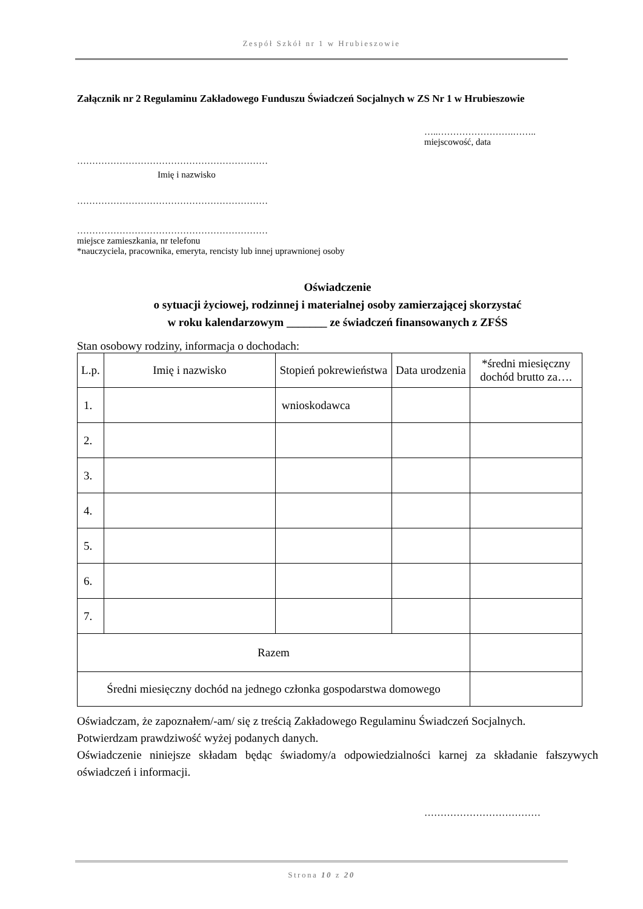Zespół Szkół nr 1 w Hrubieszowie
Załącznik nr 2 Regulaminu Zakładowego Funduszu Świadczeń Socjalnych w ZS Nr 1 w Hrubieszowie
…..…………………….……..
miejscowość, data
………………………………………………………
Imię i nazwisko
………………………………………………………
………………………………………………………
miejsce zamieszkania, nr telefonu
*nauczyciela, pracownika, emeryta, rencisty lub innej uprawnionej osoby
Oświadczenie
o sytuacji życiowej, rodzinnej i materialnej osoby zamierzającej skorzystać
w roku kalendarzowym _______ ze świadczeń finansowanych z ZFŚS
Stan osobowy rodziny, informacja o dochodach:
| L.p. | Imię i nazwisko | Stopień pokrewieństwa | Data urodzenia | *średni miesięczny dochód brutto za…. |
| --- | --- | --- | --- | --- |
| 1. | | wnioskodawca | | |
| 2. | | | | |
| 3. | | | | |
| 4. | | | | |
| 5. | | | | |
| 6. | | | | |
| 7. | | | | |
| Razem | | | | |
| Średni miesięczny dochód na jednego członka gospodarstwa domowego | | | | |
Oświadczam, że zapoznałem/-am/ się z treścią Zakładowego Regulaminu Świadczeń Socjalnych.
Potwierdzam prawdziwość wyżej podanych danych.
Oświadczenie niniejsze składam będąc świadomy/a odpowiedzialności karnej za składanie fałszywych oświadczeń i informacji.
………………………………
Strona 10 z 20